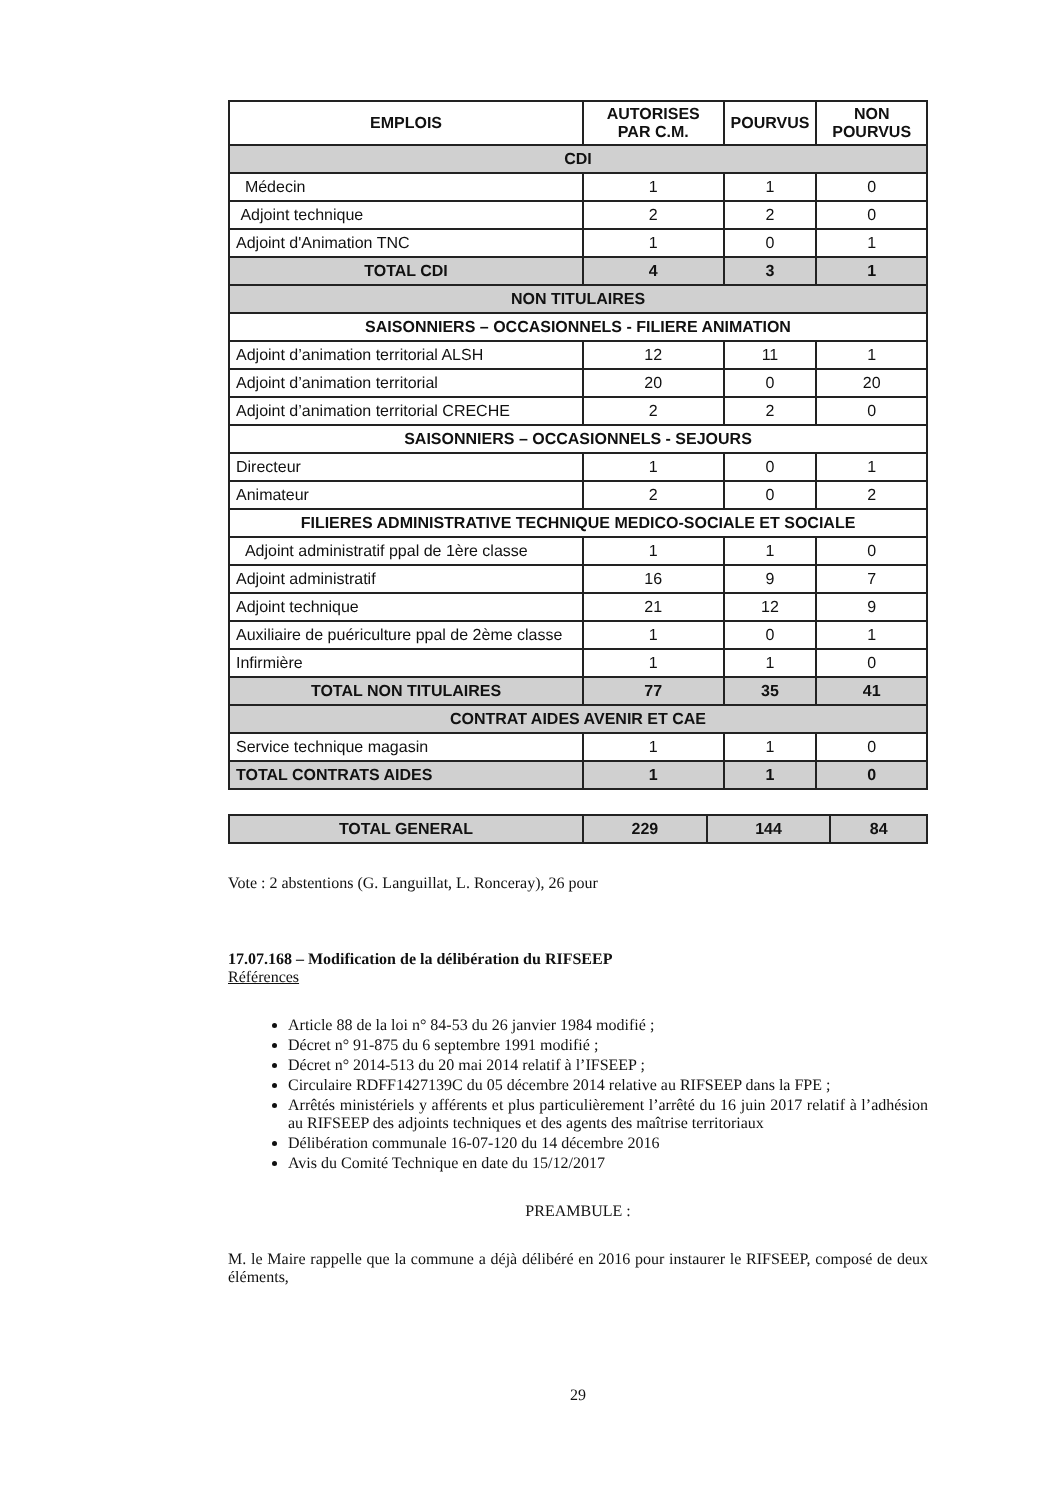| EMPLOIS | AUTORISES PAR C.M. | POURVUS | NON POURVUS |
| --- | --- | --- | --- |
| CDI | | | |
| Médecin | 1 | 1 | 0 |
| Adjoint technique | 2 | 2 | 0 |
| Adjoint d'Animation TNC | 1 | 0 | 1 |
| TOTAL CDI | 4 | 3 | 1 |
| NON TITULAIRES | | | |
| SAISONNIERS – OCCASIONNELS - FILIERE ANIMATION | | | |
| Adjoint d’animation territorial ALSH | 12 | 11 | 1 |
| Adjoint d’animation territorial | 20 | 0 | 20 |
| Adjoint d’animation territorial CRECHE | 2 | 2 | 0 |
| SAISONNIERS – OCCASIONNELS - SEJOURS | | | |
| Directeur | 1 | 0 | 1 |
| Animateur | 2 | 0 | 2 |
| FILIERES ADMINISTRATIVE TECHNIQUE MEDICO-SOCIALE ET SOCIALE | | | |
| Adjoint administratif ppal de 1ère classe | 1 | 1 | 0 |
| Adjoint administratif | 16 | 9 | 7 |
| Adjoint technique | 21 | 12 | 9 |
| Auxiliaire de puériculture ppal de 2ème classe | 1 | 0 | 1 |
| Infirmière | 1 | 1 | 0 |
| TOTAL NON TITULAIRES | 77 | 35 | 41 |
| CONTRAT AIDES AVENIR ET CAE | | | |
| Service technique magasin | 1 | 1 | 0 |
| TOTAL CONTRATS AIDES | 1 | 1 | 0 |
| TOTAL GENERAL | 229 | 144 | 84 |
Vote : 2 abstentions (G. Languillat, L. Ronceray), 26 pour
17.07.168 – Modification de la délibération du RIFSEEP
Références
Article 88 de la loi n° 84-53 du 26 janvier 1984 modifié ;
Décret n° 91-875 du 6 septembre 1991 modifié ;
Décret n° 2014-513 du 20 mai 2014 relatif à l’IFSEEP ;
Circulaire RDFF1427139C du 05 décembre 2014 relative au RIFSEEP dans la FPE ;
Arrêtés ministériels y afférents et plus particulièrement l’arrêté du 16 juin 2017 relatif à l’adhésion au RIFSEEP des adjoints techniques et des agents des maîtrise territoriaux
Délibération communale 16-07-120 du 14 décembre 2016
Avis du Comité Technique en date du 15/12/2017
PREAMBULE :
M. le Maire rappelle que la commune a déjà délibéré en 2016 pour instaurer le RIFSEEP, composé de deux éléments,
29